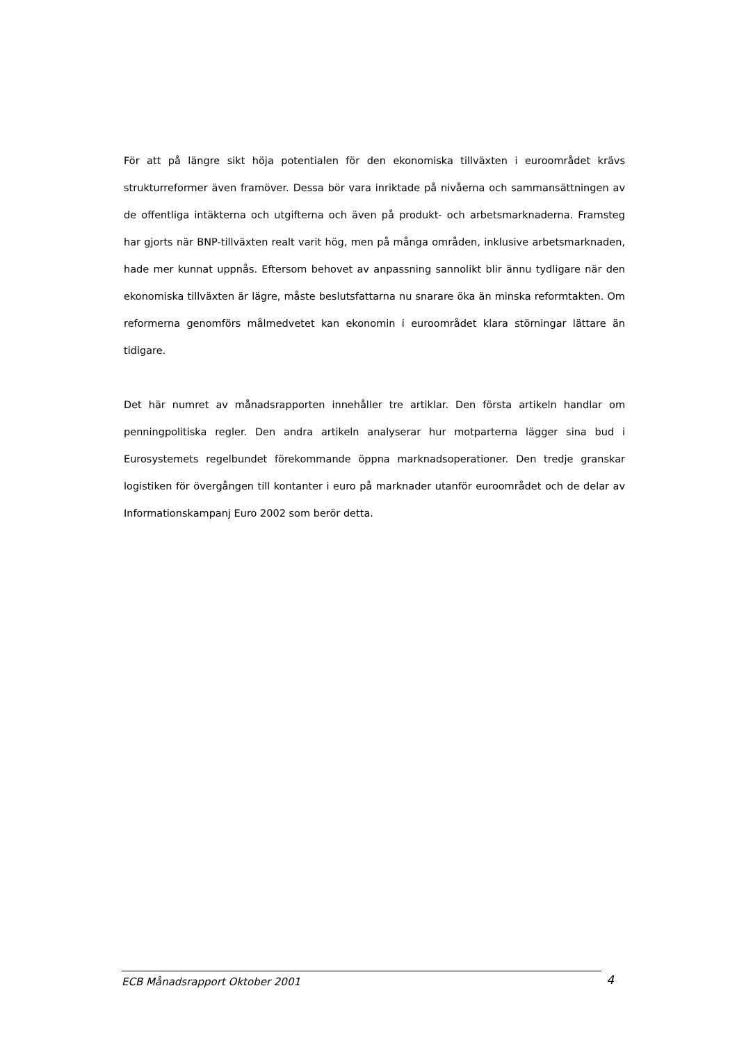För att på längre sikt höja potentialen för den ekonomiska tillväxten i euroområdet krävs strukturreformer även framöver. Dessa bör vara inriktade på nivåerna och sammansättningen av de offentliga intäkterna och utgifterna och även på produkt- och arbetsmarknaderna. Framsteg har gjorts när BNP-tillväxten realt varit hög, men på många områden, inklusive arbetsmarknaden, hade mer kunnat uppnås. Eftersom behovet av anpassning sannolikt blir ännu tydligare när den ekonomiska tillväxten är lägre, måste beslutsfattarna nu snarare öka än minska reformtakten. Om reformerna genomförs målmedvetet kan ekonomin i euroområdet klara störningar lättare än tidigare.
Det här numret av månadsrapporten innehåller tre artiklar. Den första artikeln handlar om penningpolitiska regler. Den andra artikeln analyserar hur motparterna lägger sina bud i Eurosystemets regelbundet förekommande öppna marknadsoperationer. Den tredje granskar logistiken för övergången till kontanter i euro på marknader utanför euroområdet och de delar av Informationskampanj Euro 2002 som berör detta.
ECB Månadsrapport Oktober 2001 4